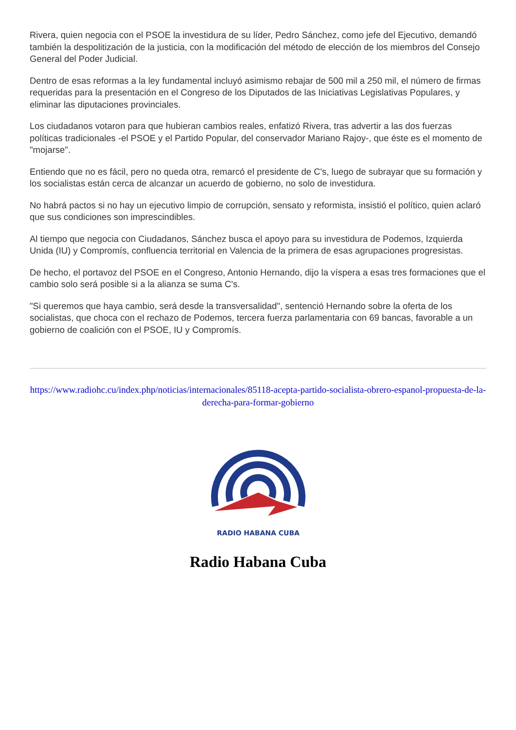Rivera, quien negocia con el PSOE la investidura de su líder, Pedro Sánchez, como jefe del Ejecutivo, demandó también la despolitización de la justicia, con la modificación del método de elección de los miembros del Consejo General del Poder Judicial.
Dentro de esas reformas a la ley fundamental incluyó asimismo rebajar de 500 mil a 250 mil, el número de firmas requeridas para la presentación en el Congreso de los Diputados de las Iniciativas Legislativas Populares, y eliminar las diputaciones provinciales.
Los ciudadanos votaron para que hubieran cambios reales, enfatizó Rivera, tras advertir a las dos fuerzas políticas tradicionales -el PSOE y el Partido Popular, del conservador Mariano Rajoy-, que éste es el momento de "mojarse".
Entiendo que no es fácil, pero no queda otra, remarcó el presidente de C's, luego de subrayar que su formación y los socialistas están cerca de alcanzar un acuerdo de gobierno, no solo de investidura.
No habrá pactos si no hay un ejecutivo limpio de corrupción, sensato y reformista, insistió el político, quien aclaró que sus condiciones son imprescindibles.
Al tiempo que negocia con Ciudadanos, Sánchez busca el apoyo para su investidura de Podemos, Izquierda Unida (IU) y Compromís, confluencia territorial en Valencia de la primera de esas agrupaciones progresistas.
De hecho, el portavoz del PSOE en el Congreso, Antonio Hernando, dijo la víspera a esas tres formaciones que el cambio solo será posible si a la alianza se suma C's.
"Si queremos que haya cambio, será desde la transversalidad", sentenció Hernando sobre la oferta de los socialistas, que choca con el rechazo de Podemos, tercera fuerza parlamentaria con 69 bancas, favorable a un gobierno de coalición con el PSOE, IU y Compromís.
https://www.radiohc.cu/index.php/noticias/internacionales/85118-acepta-partido-socialista-obrero-espanol-propuesta-de-la-derecha-para-formar-gobierno
RADIO HABANA CUBA
Radio Habana Cuba